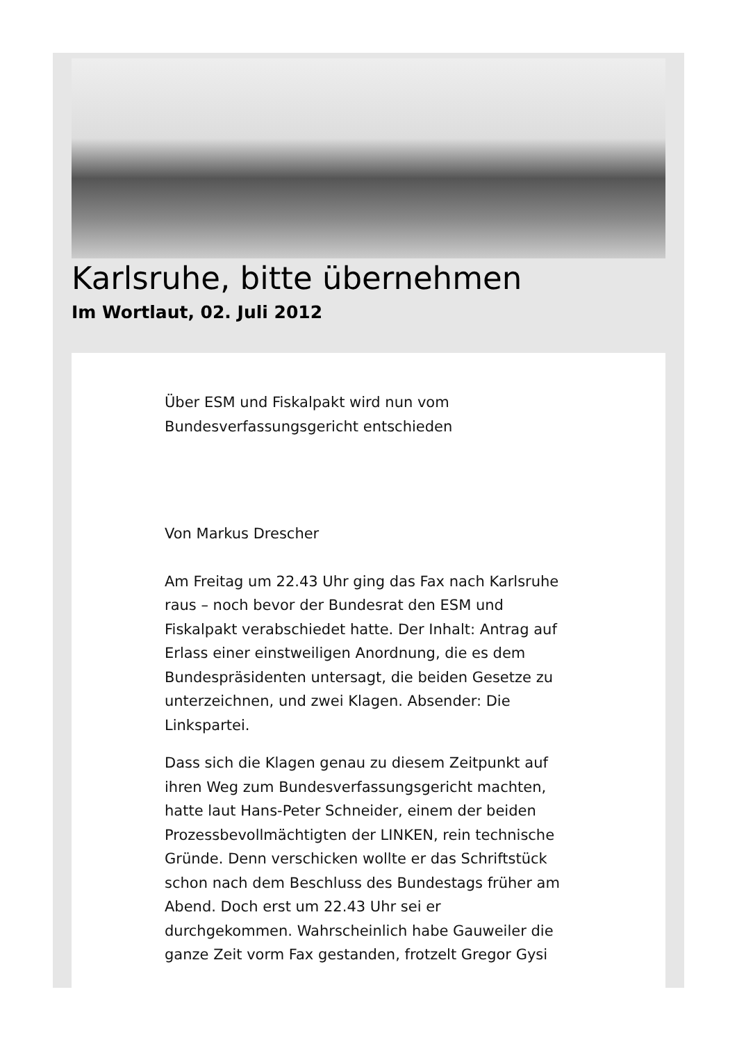Karlsruhe, bitte übernehmen
Im Wortlaut, 02. Juli 2012
Über ESM und Fiskalpakt wird nun vom Bundesverfassungsgericht entschieden
Von Markus Drescher
Am Freitag um 22.43 Uhr ging das Fax nach Karlsruhe raus – noch bevor der Bundesrat den ESM und Fiskalpakt verabschiedet hatte. Der Inhalt: Antrag auf Erlass einer einstweiligen Anordnung, die es dem Bundespräsidenten untersagt, die beiden Gesetze zu unterzeichnen, und zwei Klagen. Absender: Die Linkspartei.
Dass sich die Klagen genau zu diesem Zeitpunkt auf ihren Weg zum Bundesverfassungsgericht machten, hatte laut Hans-Peter Schneider, einem der beiden Prozessbevollmächtigten der LINKEN, rein technische Gründe. Denn verschicken wollte er das Schriftstück schon nach dem Beschluss des Bundestags früher am Abend. Doch erst um 22.43 Uhr sei er durchgekommen. Wahrscheinlich habe Gauweiler die ganze Zeit vorm Fax gestanden, frotzelt Gregor Gysi